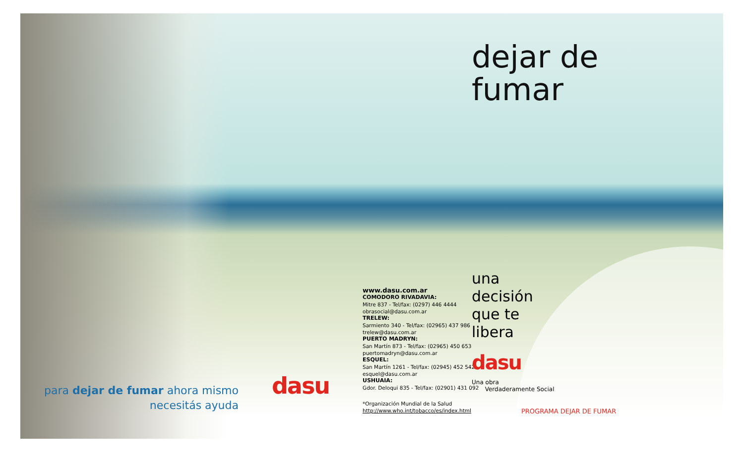para dejar de fumar ahora mismo
necesitás ayuda
dasu
www.dasu.com.ar
COMODORO RIVADAVIA:
Mitre 837 - Tel/fax: (0297) 446 4444
obrasocial@dasu.com.ar
TRELEW:
Sarmiento 340 - Tel/fax: (02965) 437 986
trelew@dasu.com.ar
PUERTO MADRYN:
San Martín 873 - Tel/fax: (02965) 450 653
puertomadryn@dasu.com.ar
ESQUEL:
San Martín 1261 - Tel/fax: (02945) 452 542
esquel@dasu.com.ar
USHUAIA:
Gdor. Deloqui 835 - Tel/fax: (02901) 431 092
*Organización Mundial de la Salud
http://www.who.int/tobacco/es/index.html
dejar de
fumar
una
decisión
que te
libera
dasu
Una obra
Verdaderamente Social
PROGRAMA DEJAR DE FUMAR